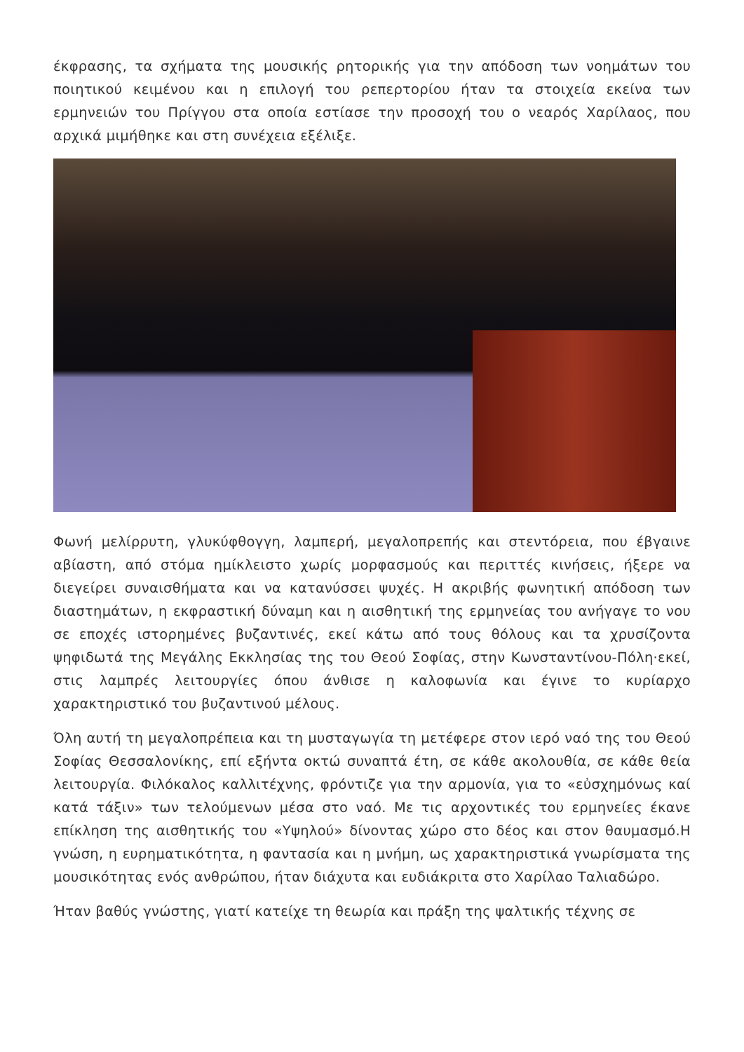έκφρασης, τα σχήματα της μουσικής ρητορικής για την απόδοση των νοημάτων του ποιητικού κειμένου και η επιλογή του ρεπερτορίου ήταν τα στοιχεία εκείνα των ερμηνειών του Πρίγγου στα οποία εστίασε την προσοχή του ο νεαρός Χαρίλαος, που αρχικά μιμήθηκε και στη συνέχεια εξέλιξε.
Φωνή μελίρρυτη, γλυκύφθογγη, λαμπερή, μεγαλοπρεπής και στεντόρεια, που έβγαινε αβίαστη, από στόμα ημίκλειστο χωρίς μορφασμούς και περιττές κινήσεις, ήξερε να διεγείρει συναισθήματα και να κατανύσσει ψυχές. Η ακριβής φωνητική απόδοση των διαστημάτων, η εκφραστική δύναμη και η αισθητική της ερμηνείας του ανήγαγε το νου σε εποχές ιστορημένες βυζαντινές, εκεί κάτω από τους θόλους και τα χρυσίζοντα ψηφιδωτά της Μεγάλης Εκκλησίας της του Θεού Σοφίας, στην Κωνσταντίνου-Πόλη·εκεί, στις λαμπρές λειτουργίες όπου άνθισε η καλοφωνία και έγινε το κυρίαρχο χαρακτηριστικό του βυζαντινού μέλους.
Όλη αυτή τη μεγαλοπρέπεια και τη μυσταγωγία τη μετέφερε στον ιερό ναό της του Θεού Σοφίας Θεσσαλονίκης, επί εξήντα οκτώ συναπτά έτη, σε κάθε ακολουθία, σε κάθε θεία λειτουργία. Φιλόκαλος καλλιτέχνης, φρόντιζε για την αρμονία, για το «εὐσχημόνως καί κατά τάξιν» των τελούμενων μέσα στο ναό. Με τις αρχοντικές του ερμηνείες έκανε επίκληση της αισθητικής του «Υψηλού» δίνοντας χώρο στο δέος και στον θαυμασμό.Η γνώση, η ευρηματικότητα, η φαντασία και η μνήμη, ως χαρακτηριστικά γνωρίσματα της μουσικότητας ενός ανθρώπου, ήταν διάχυτα και ευδιάκριτα στο Χαρίλαο Ταλιαδώρο.
Ήταν βαθύς γνώστης, γιατί κατείχε τη θεωρία και πράξη της ψαλτικής τέχνης σε